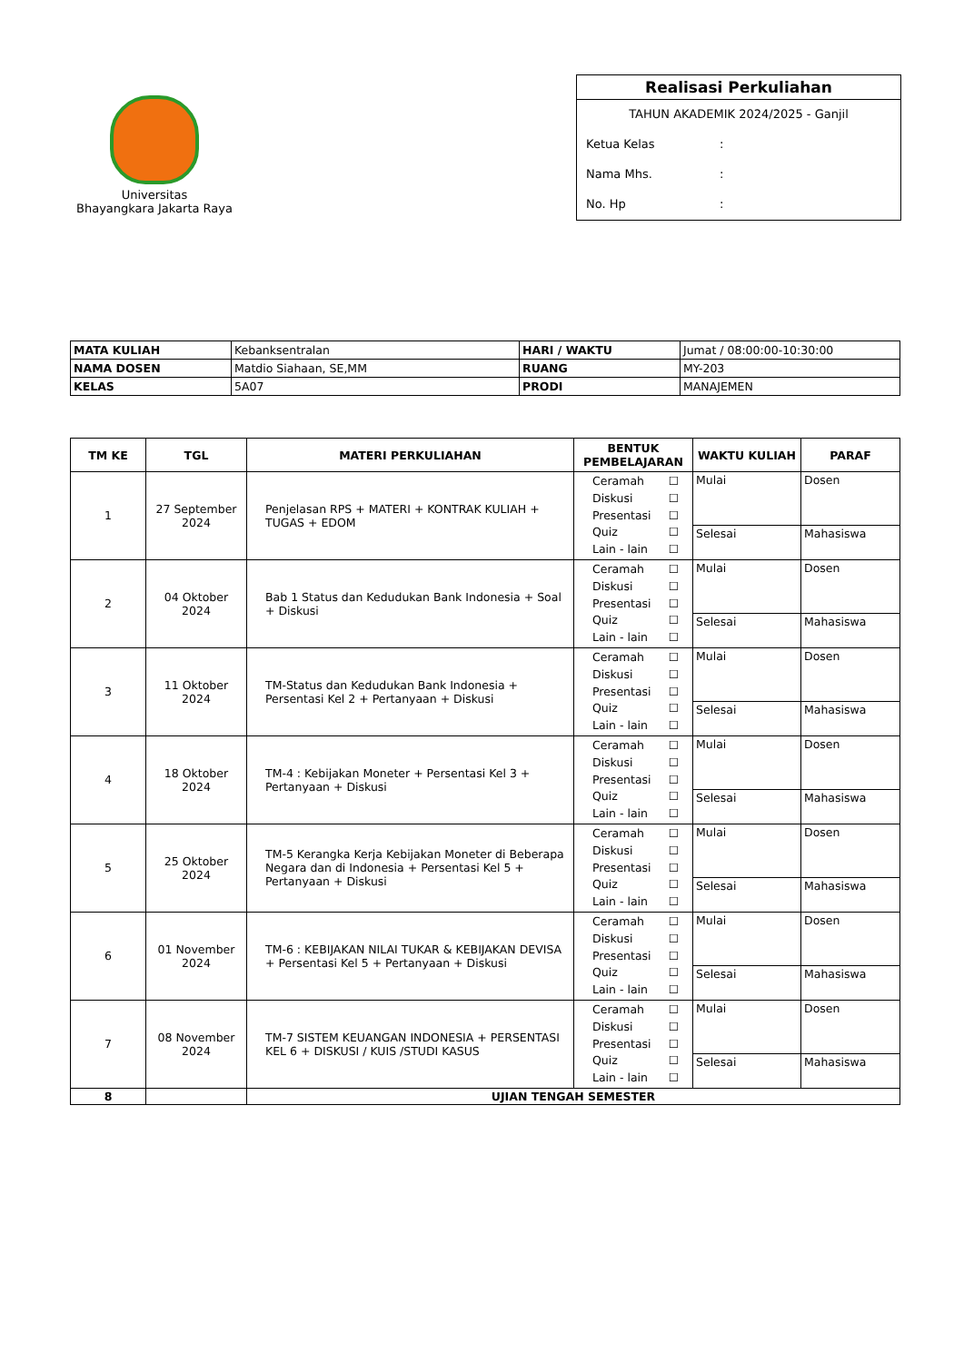Universitas
Bhayangkara Jakarta Raya
Realisasi Perkuliahan
TAHUN AKADEMIK 2024/2025 - Ganjil
Ketua Kelas:
Nama Mhs.:
No. Hp:
| MATA KULIAH | Kebanksentralan | HARI / WAKTU | Jumat / 08:00:00-10:30:00 |
| NAMA DOSEN | Matdio Siahaan, SE,MM | RUANG | MY-203 |
| KELAS | 5A07 | PRODI | MANAJEMEN |
| TM KE | TGL | MATERI PERKULIAHAN | BENTUK PEMBELAJARAN | WAKTU KULIAH | PARAF |
| --- | --- | --- | --- | --- | --- |
| 1 | 27 September 2024 | Penjelasan RPS + MATERI + KONTRAK KULIAH + TUGAS + EDOM | Ceramah ☐ Diskusi ☐ Presentasi ☐ Quiz ☐ Lain - lain ☐ | Mulai | Dosen |
| | | | | Selesai | Mahasiswa |
| 2 | 04 Oktober 2024 | Bab 1 Status dan Kedudukan Bank Indonesia + Soal + Diskusi | Ceramah ☐ Diskusi ☐ Presentasi ☐ Quiz ☐ Lain - lain ☐ | Mulai | Dosen |
| | | | | Selesai | Mahasiswa |
| 3 | 11 Oktober 2024 | TM-Status dan Kedudukan Bank Indonesia + Persentasi Kel 2 + Pertanyaan + Diskusi | Ceramah ☐ Diskusi ☐ Presentasi ☐ Quiz ☐ Lain - lain ☐ | Mulai | Dosen |
| | | | | Selesai | Mahasiswa |
| 4 | 18 Oktober 2024 | TM-4 : Kebijakan Moneter + Persentasi Kel 3 + Pertanyaan + Diskusi | Ceramah ☐ Diskusi ☐ Presentasi ☐ Quiz ☐ Lain - lain ☐ | Mulai | Dosen |
| | | | | Selesai | Mahasiswa |
| 5 | 25 Oktober 2024 | TM-5 Kerangka Kerja Kebijakan Moneter di Beberapa Negara dan di Indonesia + Persentasi Kel 5 + Pertanyaan + Diskusi | Ceramah ☐ Diskusi ☐ Presentasi ☐ Quiz ☐ Lain - lain ☐ | Mulai | Dosen |
| | | | | Selesai | Mahasiswa |
| 6 | 01 November 2024 | TM-6 : KEBIJAKAN NILAI TUKAR & KEBIJAKAN DEVISA + Persentasi Kel 5 + Pertanyaan + Diskusi | Ceramah ☐ Diskusi ☐ Presentasi ☐ Quiz ☐ Lain - lain ☐ | Mulai | Dosen |
| | | | | Selesai | Mahasiswa |
| 7 | 08 November 2024 | TM-7 SISTEM KEUANGAN INDONESIA + PERSENTASI KEL 6 + DISKUSI / KUIS /STUDI KASUS | Ceramah ☐ Diskusi ☐ Presentasi ☐ Quiz ☐ Lain - lain ☐ | Mulai | Dosen |
| | | | | Selesai | Mahasiswa |
| 8 | | UJIAN TENGAH SEMESTER | | | |